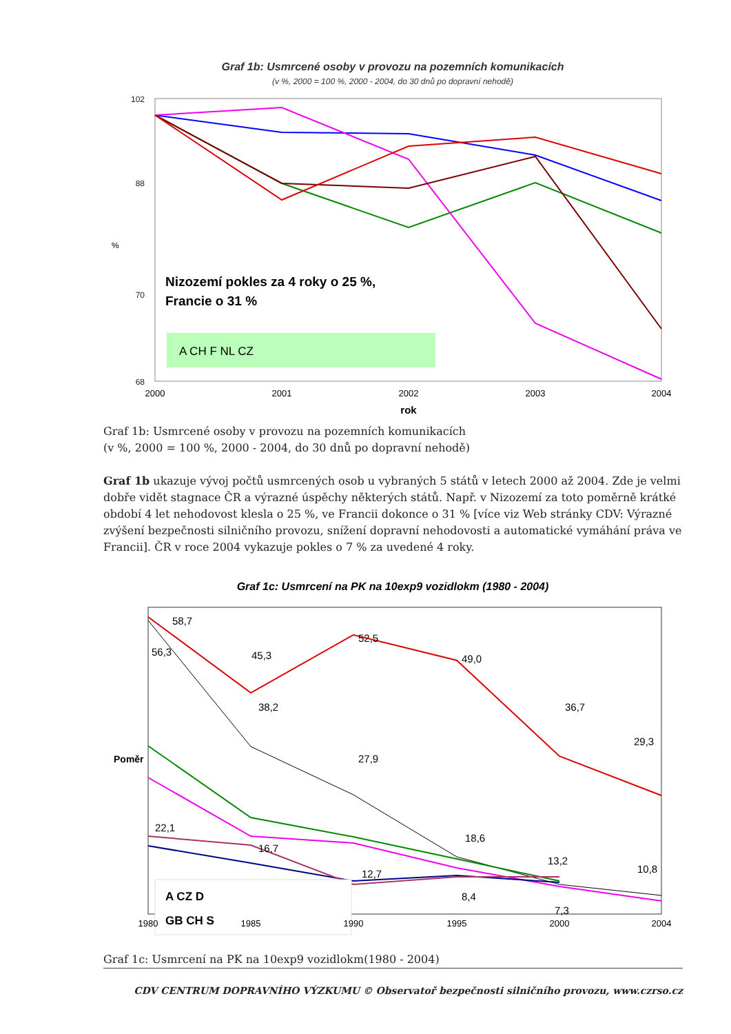Graf 1b: Usmrcené osoby v provozu na pozemních komunikacích
(v %, 2000 = 100 %, 2000 - 2004, do 30 dnů po dopravní nehodě)
102
88
70
68
%
Nizozemí pokles za 4 roky o 25 %,
Francie o 31 %
A CH F NL CZ
2000
2001
2002
2003
2004
rok
Graf 1b: Usmrcené osoby v provozu na pozemních komunikacích
(v %, 2000 = 100 %, 2000 - 2004, do 30 dnů po dopravní nehodě)
Graf 1b ukazuje vývoj počtů usmrcených osob u vybraných 5 států v letech 2000 až 2004. Zde je velmi dobře vidět stagnace ČR a výrazné úspěchy některých států. Např. v Nizozemí za toto poměrně krátké období 4 let nehodovost klesla o 25 %, ve Francii dokonce o 31 % [více viz Web stránky CDV: Výrazné zvýšení bezpečnosti silničního provozu, snížení dopravní nehodovosti a automatické vymáhání práva ve Francii]. ČR v roce 2004 vykazuje pokles o 7 % za uvedené 4 roky.
Graf 1c: Usmrcení na PK na 10exp9 vozidlokm (1980 - 2004)
Poměr
58,7
56,3
45,3
52,5
49,0
36,7
29,3
38,2
27,9
18,6
13,2
10,8
22,1
16,7
12,7
8,4
7,3
A CZ D
GB CH S
1980
1985
1990
1995
2000
2004
Graf 1c: Usmrcení na PK na 10exp9 vozidlokm(1980 - 2004)
CDV CENTRUM DOPRAVNÍHO VÝZKUMU © Observatoř bezpečnosti silničního provozu, www.czrso.cz